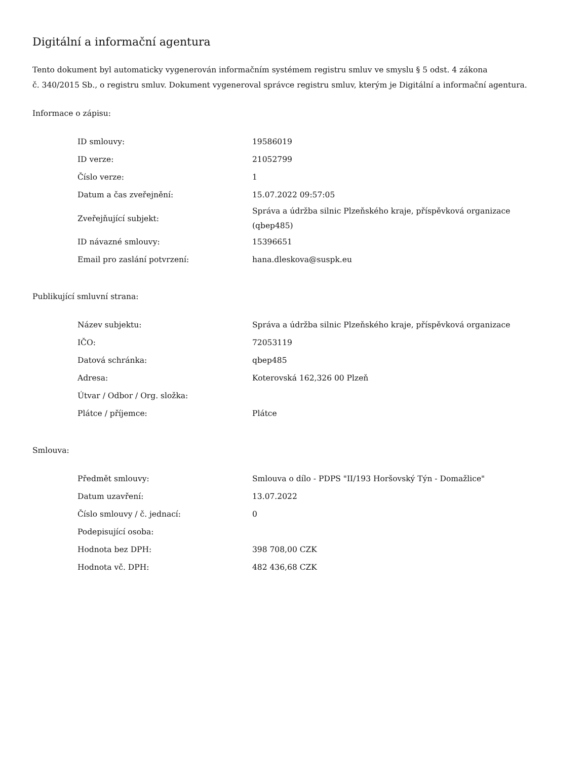Digitální a informační agentura
Tento dokument byl automaticky vygenerován informačním systémem registru smluv ve smyslu § 5 odst. 4 zákona
č. 340/2015 Sb., o registru smluv. Dokument vygeneroval správce registru smluv, kterým je Digitální a informační agentura.
Informace o zápisu:
| ID smlouvy: | 19586019 |
| ID verze: | 21052799 |
| Číslo verze: | 1 |
| Datum a čas zveřejnění: | 15.07.2022 09:57:05 |
| Zveřejňující subjekt: | Správa a údržba silnic Plzeňského kraje, příspěvková organizace (qbep485) |
| ID návazné smlouvy: | 15396651 |
| Email pro zaslání potvrzení: | hana.dleskova@suspk.eu |
Publikující smluvní strana:
| Název subjektu: | Správa a údržba silnic Plzeňského kraje, příspěvková organizace |
| IČO: | 72053119 |
| Datová schránka: | qbep485 |
| Adresa: | Koterovská 162,326 00 Plzeň |
| Útvar / Odbor / Org. složka: | |
| Plátce / příjemce: | Plátce |
Smlouva:
| Předmět smlouvy: | Smlouva o dílo - PDPS "II/193 Horšovský Týn - Domažlice" |
| Datum uzavření: | 13.07.2022 |
| Číslo smlouvy / č. jednací: | 0 |
| Podepisující osoba: | |
| Hodnota bez DPH: | 398 708,00 CZK |
| Hodnota vč. DPH: | 482 436,68 CZK |